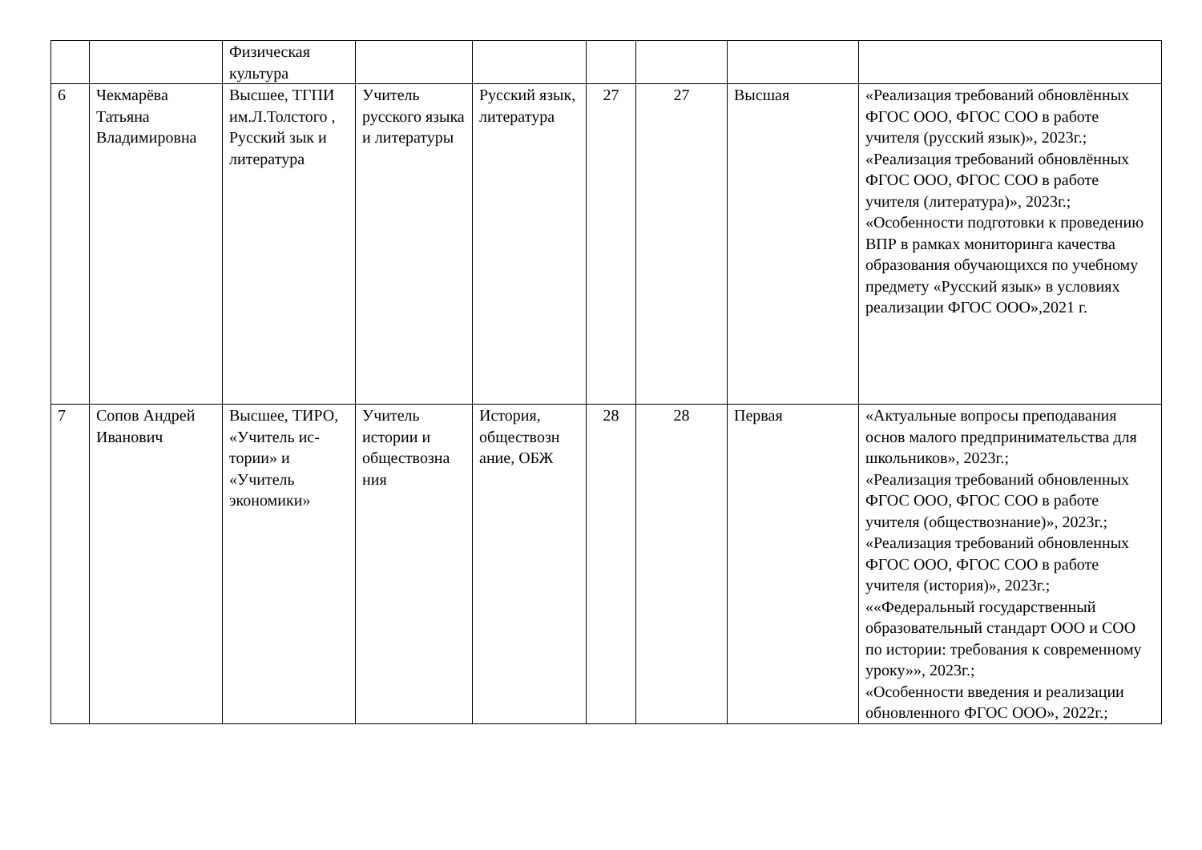| | | Физическая культура | | | | | | |
| 6 | Чекмарёва Татьяна Владимировна | Высшее, ТГПИ им.Л.Толстого , Русский зык и литература | Учитель русского языка и литературы | Русский язык, литература | 27 | 27 | Высшая | «Реализация требований обновлённых ФГОС ООО, ФГОС СОО в работе учителя (русский язык)», 2023г.; «Реализация требований обновлённых ФГОС ООО, ФГОС СОО в работе учителя (литература)», 2023г.; «Особенности подготовки к проведению ВПР в рамках мониторинга качества образования обучающихся по учебному предмету «Русский язык» в условиях реализации ФГОС ООО»,2021 г. |
| 7 | Сопов Андрей Иванович | Высшее, ТИРО, «Учитель ис-тории» и «Учитель экономики» | Учитель истории и обществозна ния | История, обществозн ание, ОБЖ | 28 | 28 | Первая | «Актуальные вопросы преподавания основ малого предпринимательства для школьников», 2023г.; «Реализация требований обновленных ФГОС ООО, ФГОС СОО в работе учителя (обществознание)», 2023г.; «Реализация требований обновленных ФГОС ООО, ФГОС СОО в работе учителя (история)», 2023г.; ««Федеральный государственный образовательный стандарт ООО и СОО по истории: требования к современному уроку»», 2023г.; «Особенности введения и реализации обновленного ФГОС ООО», 2022г.; |